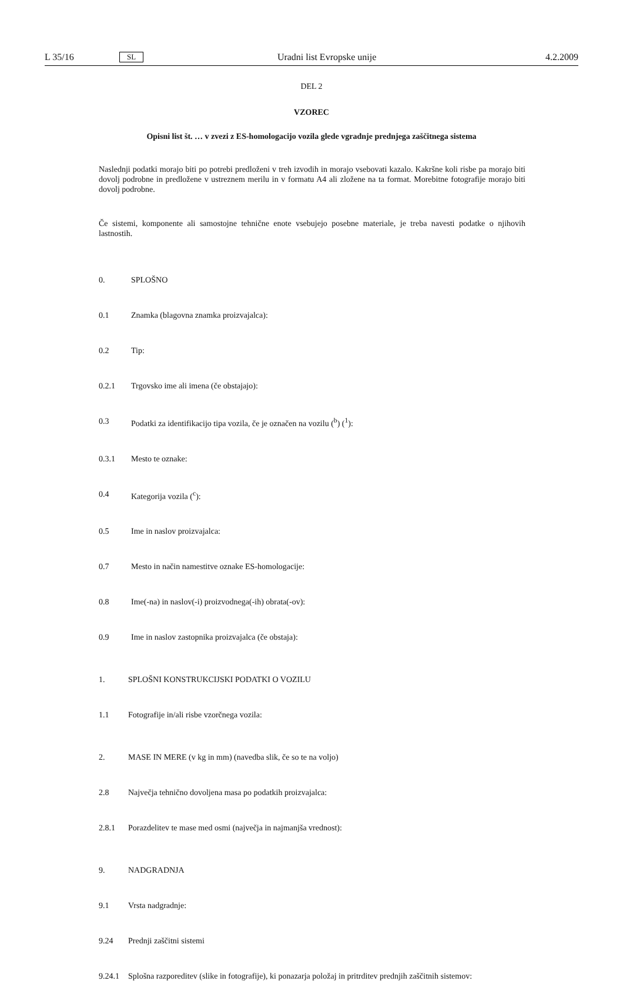L 35/16 SL Uradni list Evropske unije 4.2.2009
DEL 2
VZOREC
Opisni list št. … v zvezi z ES-homologacijo vozila glede vgradnje prednjega zaščitnega sistema
Naslednji podatki morajo biti po potrebi predloženi v treh izvodih in morajo vsebovati kazalo. Kakršne koli risbe pa morajo biti dovolj podrobne in predložene v ustreznem merilu in v formatu A4 ali zložene na ta format. Morebitne fotografije morajo biti dovolj podrobne.
Če sistemi, komponente ali samostojne tehnične enote vsebujejo posebne materiale, je treba navesti podatke o njihovih lastnostih.
0. SPLOŠNO
0.1 Znamka (blagovna znamka proizvajalca):
0.2 Tip:
0.2.1 Trgovsko ime ali imena (če obstajajo):
0.3 Podatki za identifikacijo tipa vozila, če je označen na vozilu (<sup>b</sup>) (<sup>1</sup>):
0.3.1 Mesto te oznake:
0.4 Kategorija vozila (<sup>c</sup>):
0.5 Ime in naslov proizvajalca:
0.7 Mesto in način namestitve oznake ES-homologacije:
0.8 Ime(-na) in naslov(-i) proizvodnega(-ih) obrata(-ov):
0.9 Ime in naslov zastopnika proizvajalca (če obstaja):
1. SPLOŠNI KONSTRUKCIJSKI PODATKI O VOZILU
1.1 Fotografije in/ali risbe vzorčnega vozila:
2. MASE IN MERE (v kg in mm) (navedba slik, če so te na voljo)
2.8 Največja tehnično dovoljena masa po podatkih proizvajalca:
2.8.1 Porazdelitev te mase med osmi (največja in najmanjša vrednost):
9. NADGRADNJA
9.1 Vrsta nadgradnje:
9.24 Prednji zaščitni sistemi
9.24.1 Splošna razporeditev (slike in fotografije), ki ponazarja položaj in pritrditev prednjih zaščitnih sistemov: